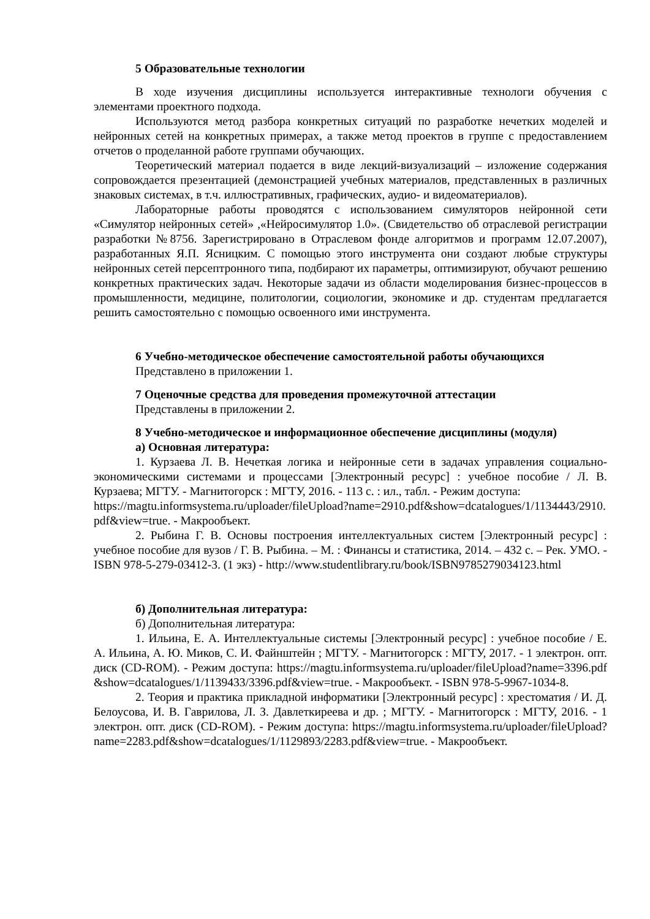5 Образовательные технологии
В ходе изучения дисциплины используется интерактивные технологи обучения с элементами проектного подхода.
Используются метод разбора конкретных ситуаций по разработке нечетких моделей и нейронных сетей на конкретных примерах, а также метод проектов в группе с предоставлением отчетов о проделанной работе группами обучающих.
Теоретический материал подается в виде лекций-визуализаций – изложение содержания сопровождается презентацией (демонстрацией учебных материалов, представленных в различных знаковых системах, в т.ч. иллюстративных, графических, аудио- и видеоматериалов).
Лабораторные работы проводятся с использованием симуляторов нейронной сети «Симулятор нейронных сетей» ,«Нейросимулятор 1.0». (Свидетельство об отраслевой регистрации разработки №8756. Зарегистрировано в Отраслевом фонде алгоритмов и программ 12.07.2007), разработанных Я.П. Ясницким. С помощью этого инструмента они создают любые структуры нейронных сетей персептронного типа, подбирают их параметры, оптимизируют, обучают решению конкретных практических задач. Некоторые задачи из области моделирования бизнес-процессов в промышленности, медицине, политологии, социологии, экономике и др. студентам предлагается решить самостоятельно с помощью освоенного ими инструмента.
6 Учебно-методическое обеспечение самостоятельной работы обучающихся
Представлено в приложении 1.
7 Оценочные средства для проведения промежуточной аттестации
Представлены в приложении 2.
8 Учебно-методическое и информационное обеспечение дисциплины (модуля)
а) Основная литература:
1. Курзаева Л. В. Нечеткая логика и нейронные сети в задачах управления социально-экономическими системами и процессами [Электронный ресурс] : учебное пособие / Л. В. Курзаева; МГТУ. - Магнитогорск : МГТУ, 2016. - 113 с. : ил., табл. - Режим доступа:
https://magtu.informsystema.ru/uploader/fileUpload?name=2910.pdf&show=dcatalogues/1/1134443/2910.pdf&view=true. - Макрообъект.
2. Рыбина Г. В. Основы построения интеллектуальных систем [Электронный ресурс] : учебное пособие для вузов / Г. В. Рыбина. – М. : Финансы и статистика, 2014. – 432 с. – Рек. УМО. - ISBN 978-5-279-03412-3. (1 экз) - http://www.studentlibrary.ru/book/ISBN9785279034123.html
б) Дополнительная литература:
б) Дополнительная литература:
1. Ильина, Е. А. Интеллектуальные системы [Электронный ресурс] : учебное пособие / Е. А. Ильина, А. Ю. Миков, С. И. Файнштейн ; МГТУ. - Магнитогорск : МГТУ, 2017. - 1 электрон. опт. диск (CD-ROM). - Режим доступа: https://magtu.informsystema.ru/uploader/fileUpload?name=3396.pdf&show=dcatalogues/1/1139433/3396.pdf&view=true. - Макрообъект. - ISBN 978-5-9967-1034-8.
2. Теория и практика прикладной информатики [Электронный ресурс] : хрестоматия / И. Д. Белоусова, И. В. Гаврилова, Л. З. Давлеткиреева и др. ; МГТУ. - Магнитогорск : МГТУ, 2016. - 1 электрон. опт. диск (CD-ROM). - Режим доступа: https://magtu.informsystema.ru/uploader/fileUpload?name=2283.pdf&show=dcatalogues/1/1129893/2283.pdf&view=true. - Макрообъект.